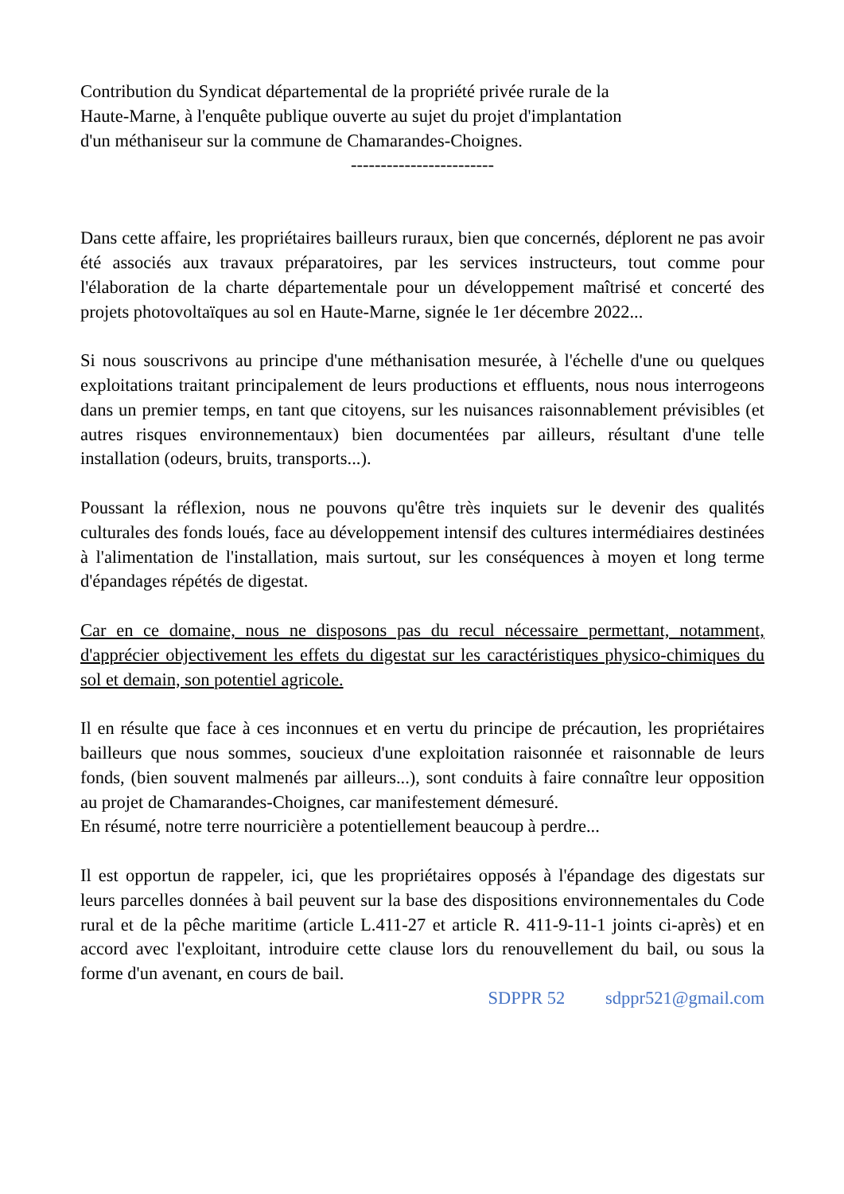Contribution du Syndicat départemental de la propriété privée rurale de la
Haute-Marne, à l'enquête publique ouverte au sujet du projet d'implantation
d'un méthaniseur sur la commune de Chamarandes-Choignes.
------------------------
Dans cette affaire, les propriétaires bailleurs ruraux, bien que concernés, déplorent ne pas avoir été associés aux travaux préparatoires, par les services instructeurs, tout comme pour l'élaboration de la charte départementale pour un développement maîtrisé et concerté des projets photovoltaïques au sol en Haute-Marne, signée le 1er décembre 2022...
Si nous souscrivons au principe d'une méthanisation mesurée, à l'échelle d'une ou quelques exploitations traitant principalement de leurs productions et effluents, nous nous interrogeons dans un premier temps, en tant que citoyens, sur les nuisances raisonnablement prévisibles (et autres risques environnementaux) bien documentées par ailleurs, résultant d'une telle installation (odeurs, bruits, transports...).
Poussant la réflexion, nous ne pouvons qu'être très inquiets sur le devenir des qualités culturales des fonds loués, face au développement intensif des cultures intermédiaires destinées à l'alimentation de l'installation, mais surtout, sur les conséquences à moyen et long terme d'épandages répétés de digestat.
Car en ce domaine, nous ne disposons pas du recul nécessaire permettant, notamment, d'apprécier objectivement les effets du digestat sur les caractéristiques physico-chimiques du sol et demain, son potentiel agricole.
Il en résulte que face à ces inconnues et en vertu du principe de précaution, les propriétaires bailleurs que nous sommes, soucieux d'une exploitation raisonnée et raisonnable de leurs fonds, (bien souvent malmenés par ailleurs...), sont conduits à faire connaître leur opposition au projet de Chamarandes-Choignes, car manifestement démesuré.
En résumé, notre terre nourricière a potentiellement beaucoup à perdre...
Il est opportun de rappeler, ici, que les propriétaires opposés à l'épandage des digestats sur leurs parcelles données à bail peuvent sur la base des dispositions environnementales du Code rural et de la pêche maritime (article L.411-27 et article R. 411-9-11-1 joints ci-après) et en accord avec l'exploitant, introduire cette clause lors du renouvellement du bail, ou sous la forme d'un avenant, en cours de bail.
SDPPR 52 sdppr521@gmail.com